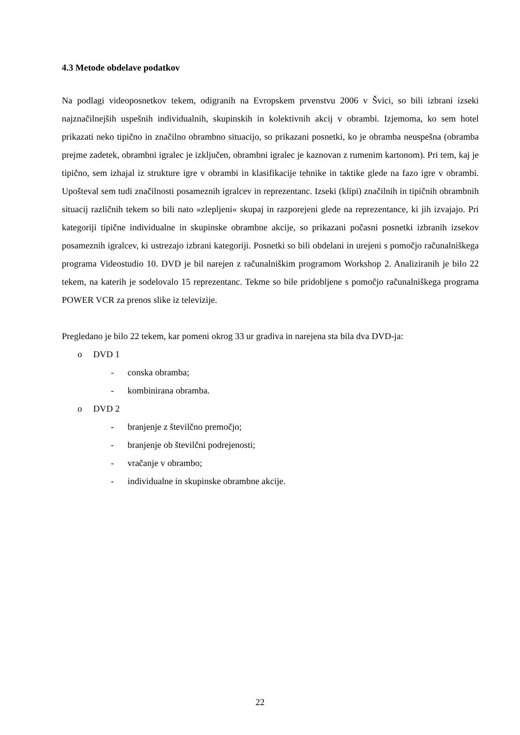4.3 Metode obdelave podatkov
Na podlagi videoposnetkov tekem, odigranih na Evropskem prvenstvu 2006 v Švici, so bili izbrani izseki najznačilnejših uspešnih individualnih, skupinskih in kolektivnih akcij v obrambi. Izjemoma, ko sem hotel prikazati neko tipično in značilno obrambno situacijo, so prikazani posnetki, ko je obramba neuspešna (obramba prejme zadetek, obrambni igralec je izključen, obrambni igralec je kaznovan z rumenim kartonom). Pri tem, kaj je tipično, sem izhajal iz strukture igre v obrambi in klasifikacije tehnike in taktike glede na fazo igre v obrambi. Upošteval sem tudi značilnosti posameznih igralcev in reprezentanc. Izseki (klipi) značilnih in tipičnih obrambnih situacij različnih tekem so bili nato »zlepljeni« skupaj in razporejeni glede na reprezentance, ki jih izvajajo. Pri kategoriji tipične individualne in skupinske obrambne akcije, so prikazani počasni posnetki izbranih izsekov posameznih igralcev, ki ustrezajo izbrani kategoriji. Posnetki so bili obdelani in urejeni s pomočjo računalniškega programa Videostudio 10. DVD je bil narejen z računalniškim programom Workshop 2. Analiziranih je bilo 22 tekem, na katerih je sodelovalo 15 reprezentanc. Tekme so bile pridobljene s pomočjo računalniškega programa POWER VCR za prenos slike iz televizije.
Pregledano je bilo 22 tekem, kar pomeni okrog 33 ur gradiva in narejena sta bila dva DVD-ja:
o DVD 1
- conska obramba;
- kombinirana obramba.
o DVD 2
- branjenje z številčno premočjo;
- branjenje ob številčni podrejenosti;
- vračanje v obrambo;
- individualne in skupinske obrambne akcije.
22